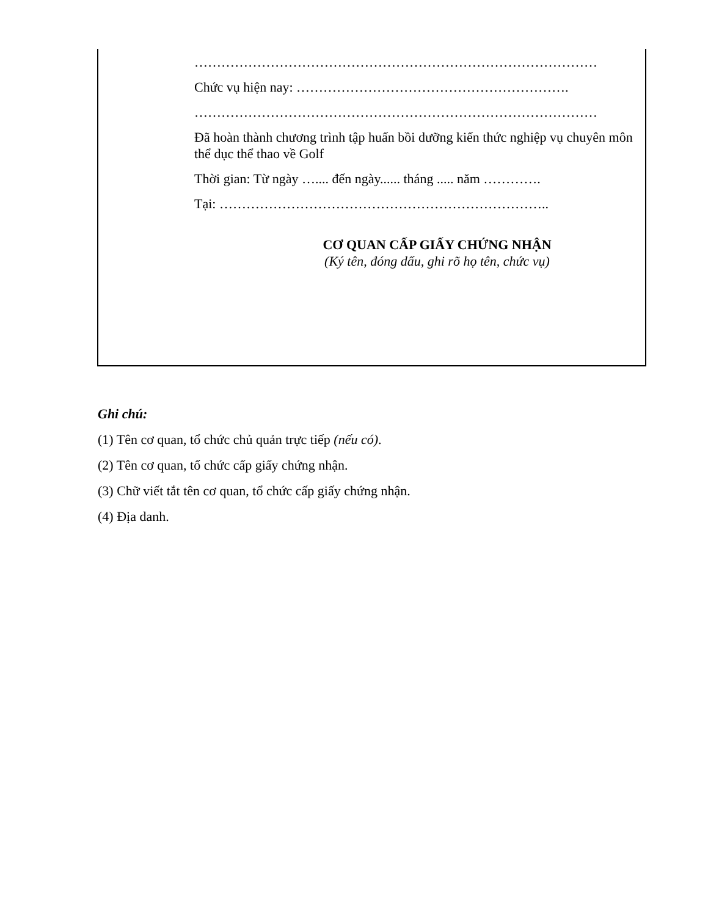………………………………………………………………………………
Chức vụ hiện nay: …………………………………………………….
………………………………………………………………………………
Đã hoàn thành chương trình tập huấn bồi dưỡng kiến thức nghiệp vụ chuyên môn thể dục thể thao về Golf
Thời gian: Từ ngày ….... đến ngày...... tháng ..... năm ………….
Tại: ………………………………………………………………..
CƠ QUAN CẤP GIẤY CHỨNG NHẬN
(Ký tên, đóng dấu, ghi rõ họ tên, chức vụ)
Ghi chú:
(1) Tên cơ quan, tổ chức chủ quản trực tiếp (nếu có).
(2) Tên cơ quan, tổ chức cấp giấy chứng nhận.
(3) Chữ viết tắt tên cơ quan, tổ chức cấp giấy chứng nhận.
(4) Địa danh.